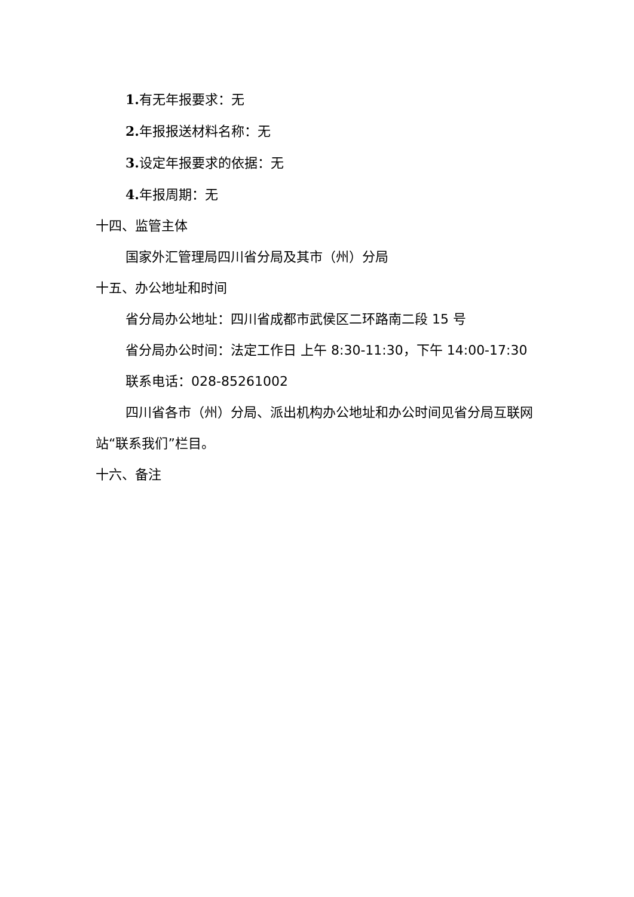1. 有无年报要求：无
2. 年报报送材料名称：无
3. 设定年报要求的依据：无
4. 年报周期：无
十四、监管主体
国家外汇管理局四川省分局及其市（州）分局
十五、办公地址和时间
省分局办公地址：四川省成都市武侯区二环路南二段 15 号
省分局办公时间：法定工作日 上午 8:30-11:30，下午 14:00-17:30
联系电话：028-85261002
四川省各市（州）分局、派出机构办公地址和办公时间见省分局互联网站“联系我们”栏目。
十六、备注